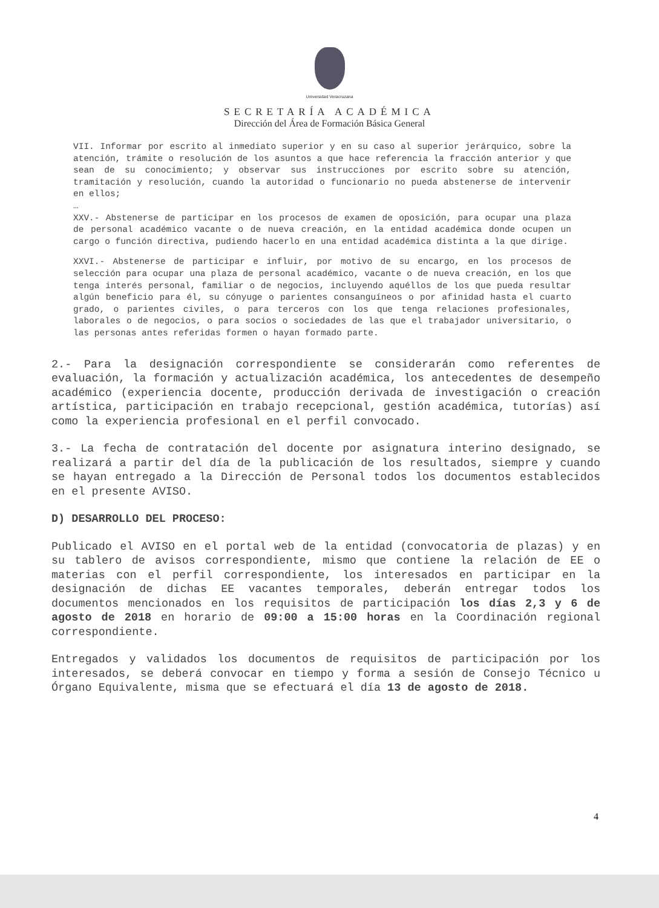Universidad Veracruzana
SECRETARÍA ACADÉMICA
Dirección del Área de Formación Básica General
VII. Informar por escrito al inmediato superior y en su caso al superior jerárquico, sobre la atención, trámite o resolución de los asuntos a que hace referencia la fracción anterior y que sean de su conocimiento; y observar sus instrucciones por escrito sobre su atención, tramitación y resolución, cuando la autoridad o funcionario no pueda abstenerse de intervenir en ellos;
…
XXV.- Abstenerse de participar en los procesos de examen de oposición, para ocupar una plaza de personal académico vacante o de nueva creación, en la entidad académica donde ocupen un cargo o función directiva, pudiendo hacerlo en una entidad académica distinta a la que dirige.
XXVI.- Abstenerse de participar e influir, por motivo de su encargo, en los procesos de selección para ocupar una plaza de personal académico, vacante o de nueva creación, en los que tenga interés personal, familiar o de negocios, incluyendo aquéllos de los que pueda resultar algún beneficio para él, su cónyuge o parientes consanguíneos o por afinidad hasta el cuarto grado, o parientes civiles, o para terceros con los que tenga relaciones profesionales, laborales o de negocios, o para socios o sociedades de las que el trabajador universitario, o las personas antes referidas formen o hayan formado parte.
2.- Para la designación correspondiente se considerarán como referentes de evaluación, la formación y actualización académica, los antecedentes de desempeño académico (experiencia docente, producción derivada de investigación o creación artística, participación en trabajo recepcional, gestión académica, tutorías) así como la experiencia profesional en el perfil convocado.
3.- La fecha de contratación del docente por asignatura interino designado, se realizará a partir del día de la publicación de los resultados, siempre y cuando se hayan entregado a la Dirección de Personal todos los documentos establecidos en el presente AVISO.
D) DESARROLLO DEL PROCESO:
Publicado el AVISO en el portal web de la entidad (convocatoria de plazas) y en su tablero de avisos correspondiente, mismo que contiene la relación de EE o materias con el perfil correspondiente, los interesados en participar en la designación de dichas EE vacantes temporales, deberán entregar todos los documentos mencionados en los requisitos de participación los días 2,3 y 6 de agosto de 2018 en horario de 09:00 a 15:00 horas en la Coordinación regional correspondiente.
Entregados y validados los documentos de requisitos de participación por los interesados, se deberá convocar en tiempo y forma a sesión de Consejo Técnico u Órgano Equivalente, misma que se efectuará el día 13 de agosto de 2018.
4